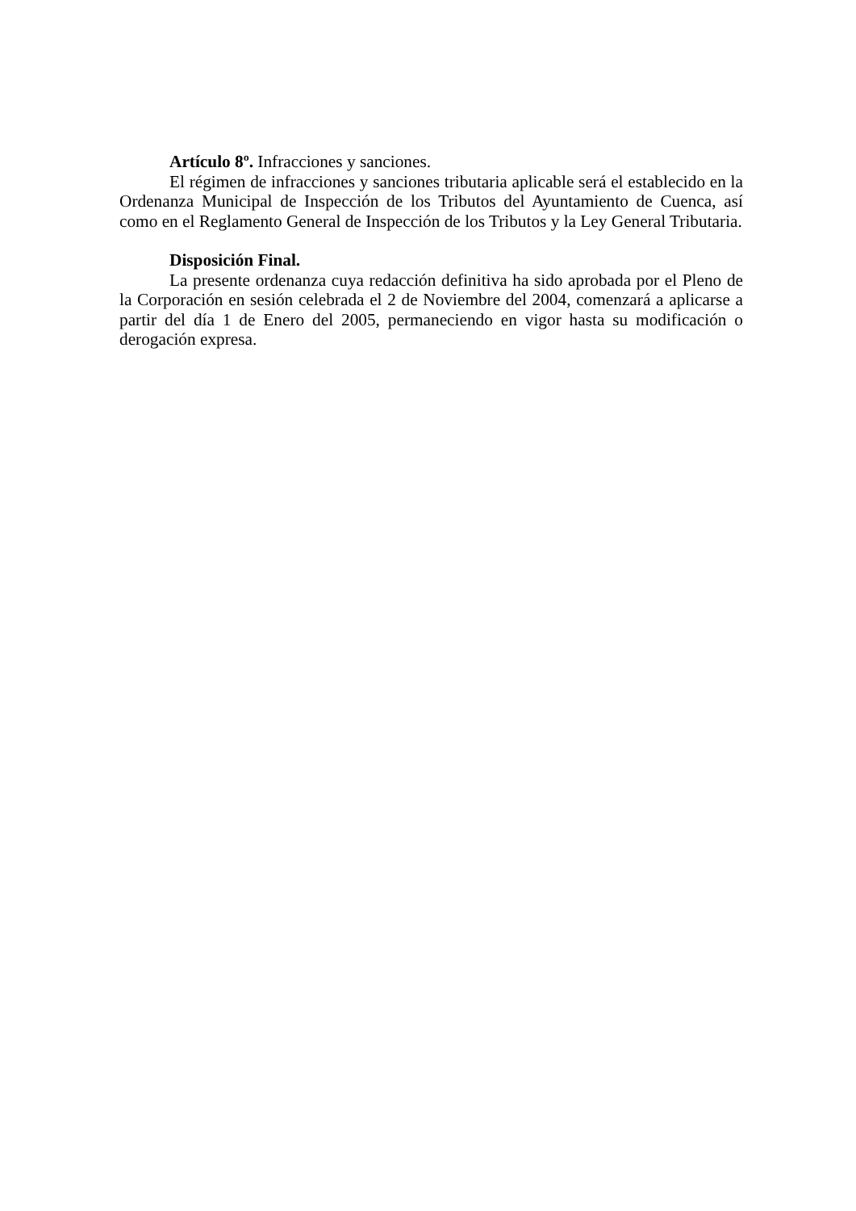Artículo 8º. Infracciones y sanciones.
El régimen de infracciones y sanciones tributaria aplicable será el establecido en la Ordenanza Municipal de Inspección de los Tributos del Ayuntamiento de Cuenca, así como en el Reglamento General de Inspección de los Tributos y la Ley General Tributaria.
Disposición Final.
La presente ordenanza cuya redacción definitiva ha sido aprobada por el Pleno de la Corporación en sesión celebrada el 2 de Noviembre del 2004, comenzará a aplicarse a partir del día 1 de Enero del 2005, permaneciendo en vigor hasta su modificación o derogación expresa.